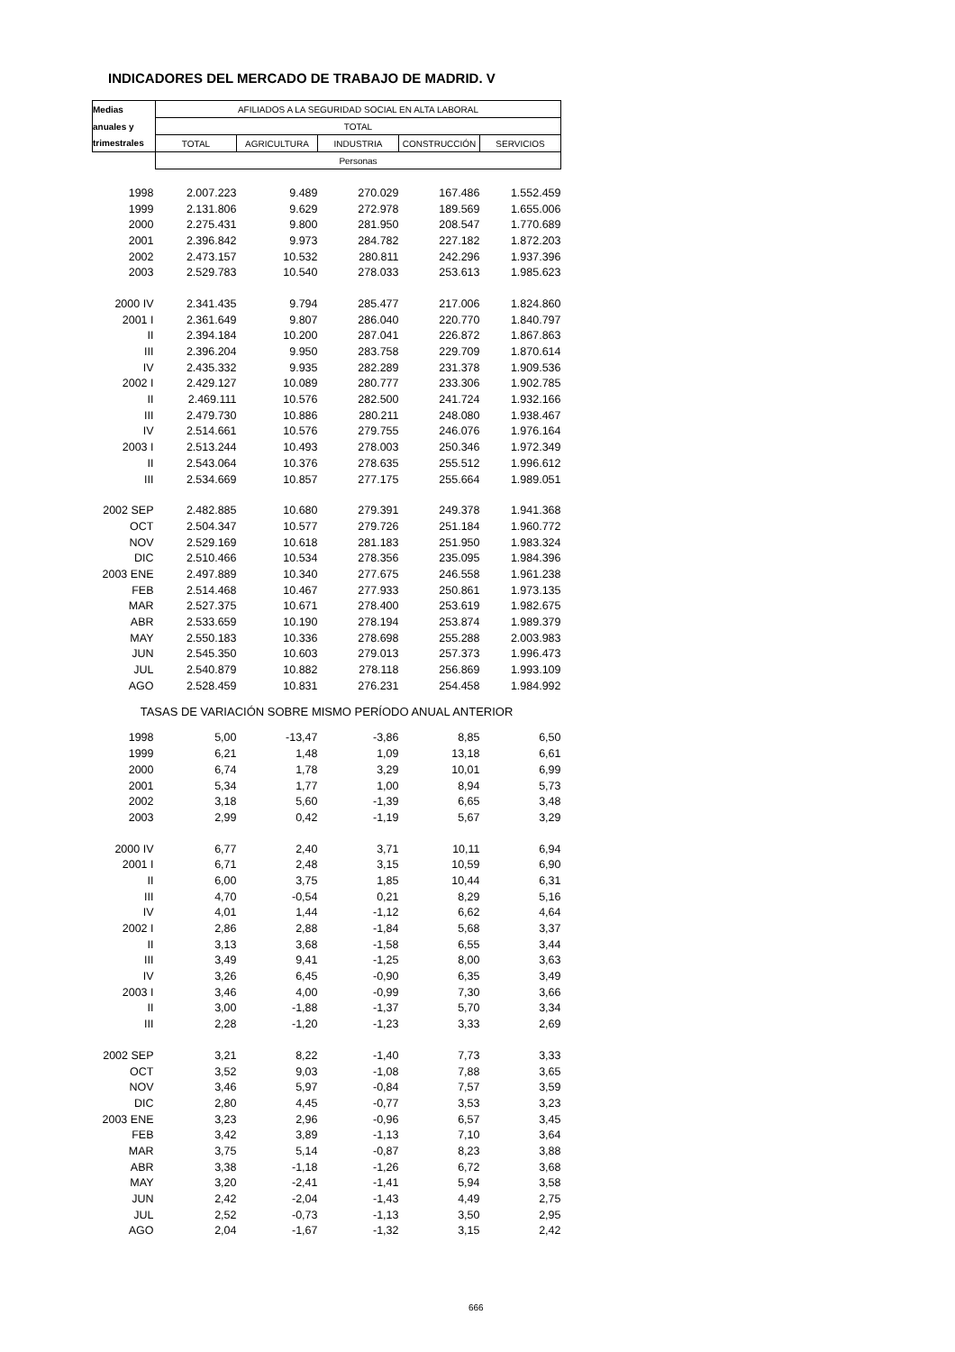INDICADORES DEL MERCADO DE TRABAJO DE MADRID. V
| Medias | AFILIADOS A LA SEGURIDAD SOCIAL EN ALTA LABORAL | | | | |
| --- | --- | --- | --- | --- | --- |
| anuales y | TOTAL | | | | |
| trimestrales | TOTAL | AGRICULTURA | INDUSTRIA | CONSTRUCCIÓN | SERVICIOS |
| | Personas | | | | |
| 1998 | 2.007.223 | 9.489 | 270.029 | 167.486 | 1.552.459 |
| 1999 | 2.131.806 | 9.629 | 272.978 | 189.569 | 1.655.006 |
| 2000 | 2.275.431 | 9.800 | 281.950 | 208.547 | 1.770.689 |
| 2001 | 2.396.842 | 9.973 | 284.782 | 227.182 | 1.872.203 |
| 2002 | 2.473.157 | 10.532 | 280.811 | 242.296 | 1.937.396 |
| 2003 | 2.529.783 | 10.540 | 278.033 | 253.613 | 1.985.623 |
| 2000 IV | 2.341.435 | 9.794 | 285.477 | 217.006 | 1.824.860 |
| 2001 I | 2.361.649 | 9.807 | 286.040 | 220.770 | 1.840.797 |
| II | 2.394.184 | 10.200 | 287.041 | 226.872 | 1.867.863 |
| III | 2.396.204 | 9.950 | 283.758 | 229.709 | 1.870.614 |
| IV | 2.435.332 | 9.935 | 282.289 | 231.378 | 1.909.536 |
| 2002 I | 2.429.127 | 10.089 | 280.777 | 233.306 | 1.902.785 |
| II | 2.469.111 | 10.576 | 282.500 | 241.724 | 1.932.166 |
| III | 2.479.730 | 10.886 | 280.211 | 248.080 | 1.938.467 |
| IV | 2.514.661 | 10.576 | 279.755 | 246.076 | 1.976.164 |
| 2003 I | 2.513.244 | 10.493 | 278.003 | 250.346 | 1.972.349 |
| II | 2.543.064 | 10.376 | 278.635 | 255.512 | 1.996.612 |
| III | 2.534.669 | 10.857 | 277.175 | 255.664 | 1.989.051 |
| 2002 SEP | 2.482.885 | 10.680 | 279.391 | 249.378 | 1.941.368 |
| OCT | 2.504.347 | 10.577 | 279.726 | 251.184 | 1.960.772 |
| NOV | 2.529.169 | 10.618 | 281.183 | 251.950 | 1.983.324 |
| DIC | 2.510.466 | 10.534 | 278.356 | 235.095 | 1.984.396 |
| 2003 ENE | 2.497.889 | 10.340 | 277.675 | 246.558 | 1.961.238 |
| FEB | 2.514.468 | 10.467 | 277.933 | 250.861 | 1.973.135 |
| MAR | 2.527.375 | 10.671 | 278.400 | 253.619 | 1.982.675 |
| ABR | 2.533.659 | 10.190 | 278.194 | 253.874 | 1.989.379 |
| MAY | 2.550.183 | 10.336 | 278.698 | 255.288 | 2.003.983 |
| JUN | 2.545.350 | 10.603 | 279.013 | 257.373 | 1.996.473 |
| JUL | 2.540.879 | 10.882 | 278.118 | 256.869 | 1.993.109 |
| AGO | 2.528.459 | 10.831 | 276.231 | 254.458 | 1.984.992 |
| TASAS DE VARIACIÓN SOBRE MISMO PERÍODO ANUAL ANTERIOR | | | | | |
| 1998 | 5,00 | -13,47 | -3,86 | 8,85 | 6,50 |
| 1999 | 6,21 | 1,48 | 1,09 | 13,18 | 6,61 |
| 2000 | 6,74 | 1,78 | 3,29 | 10,01 | 6,99 |
| 2001 | 5,34 | 1,77 | 1,00 | 8,94 | 5,73 |
| 2002 | 3,18 | 5,60 | -1,39 | 6,65 | 3,48 |
| 2003 | 2,99 | 0,42 | -1,19 | 5,67 | 3,29 |
| 2000 IV | 6,77 | 2,40 | 3,71 | 10,11 | 6,94 |
| 2001 I | 6,71 | 2,48 | 3,15 | 10,59 | 6,90 |
| II | 6,00 | 3,75 | 1,85 | 10,44 | 6,31 |
| III | 4,70 | -0,54 | 0,21 | 8,29 | 5,16 |
| IV | 4,01 | 1,44 | -1,12 | 6,62 | 4,64 |
| 2002 I | 2,86 | 2,88 | -1,84 | 5,68 | 3,37 |
| II | 3,13 | 3,68 | -1,58 | 6,55 | 3,44 |
| III | 3,49 | 9,41 | -1,25 | 8,00 | 3,63 |
| IV | 3,26 | 6,45 | -0,90 | 6,35 | 3,49 |
| 2003 I | 3,46 | 4,00 | -0,99 | 7,30 | 3,66 |
| II | 3,00 | -1,88 | -1,37 | 5,70 | 3,34 |
| III | 2,28 | -1,20 | -1,23 | 3,33 | 2,69 |
| 2002 SEP | 3,21 | 8,22 | -1,40 | 7,73 | 3,33 |
| OCT | 3,52 | 9,03 | -1,08 | 7,88 | 3,65 |
| NOV | 3,46 | 5,97 | -0,84 | 7,57 | 3,59 |
| DIC | 2,80 | 4,45 | -0,77 | 3,53 | 3,23 |
| 2003 ENE | 3,23 | 2,96 | -0,96 | 6,57 | 3,45 |
| FEB | 3,42 | 3,89 | -1,13 | 7,10 | 3,64 |
| MAR | 3,75 | 5,14 | -0,87 | 8,23 | 3,88 |
| ABR | 3,38 | -1,18 | -1,26 | 6,72 | 3,68 |
| MAY | 3,20 | -2,41 | -1,41 | 5,94 | 3,58 |
| JUN | 2,42 | -2,04 | -1,43 | 4,49 | 2,75 |
| JUL | 2,52 | -0,73 | -1,13 | 3,50 | 2,95 |
| AGO | 2,04 | -1,67 | -1,32 | 3,15 | 2,42 |
666